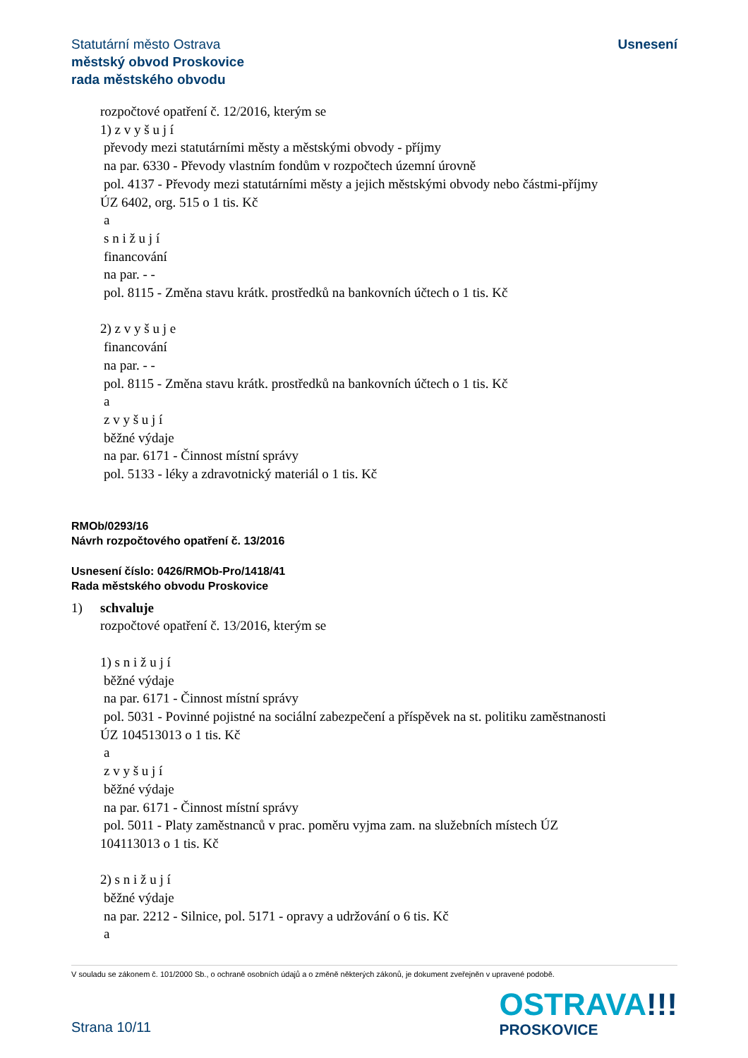Statutární město Ostrava
městský obvod Proskovice
rada městského obvodu
Usnesení
rozpočtové opatření č. 12/2016, kterým se
1) z v y š u j í
převody mezi statutárními městy a městskými obvody - příjmy
na par. 6330 - Převody vlastním fondům v rozpočtech územní úrovně
pol. 4137 - Převody mezi statutárními městy a jejich městskými obvody nebo částmi-příjmy
ÚZ 6402, org. 515 o 1 tis. Kč
a
s n i ž u j í
financování
na par. - -
pol. 8115 - Změna stavu krátk. prostředků na bankovních účtech o 1 tis. Kč
2) z v y š u j e
financování
na par. - -
pol. 8115 - Změna stavu krátk. prostředků na bankovních účtech o 1 tis. Kč
a
z v y š u j í
běžné výdaje
na par. 6171 - Činnost místní správy
pol. 5133 - léky a zdravotnický materiál o 1 tis. Kč
RMOb/0293/16
Návrh rozpočtového opatření č. 13/2016
Usnesení číslo: 0426/RMOb-Pro/1418/41
Rada městského obvodu Proskovice
1) schvaluje
rozpočtové opatření č. 13/2016, kterým se
1) s n i ž u j í
běžné výdaje
na par. 6171 - Činnost místní správy
pol. 5031 - Povinné pojistné na sociální zabezpečení a příspěvek na st. politiku zaměstnanosti
ÚZ 104513013 o 1 tis. Kč
a
z v y š u j í
běžné výdaje
na par. 6171 - Činnost místní správy
pol. 5011 - Platy zaměstnanců v prac. poměru vyjma zam. na služebních místech ÚZ
104113013 o 1 tis. Kč
2) s n i ž u j í
běžné výdaje
na par. 2212 - Silnice, pol. 5171 - opravy a udržování o 6 tis. Kč
a
V souladu se zákonem č. 101/2000 Sb., o ochraně osobních údajů a o změně některých zákonů, je dokument zveřejněn v upravené podobě.
Strana 10/11
OSTRAVA!!!
PROSKOVICE